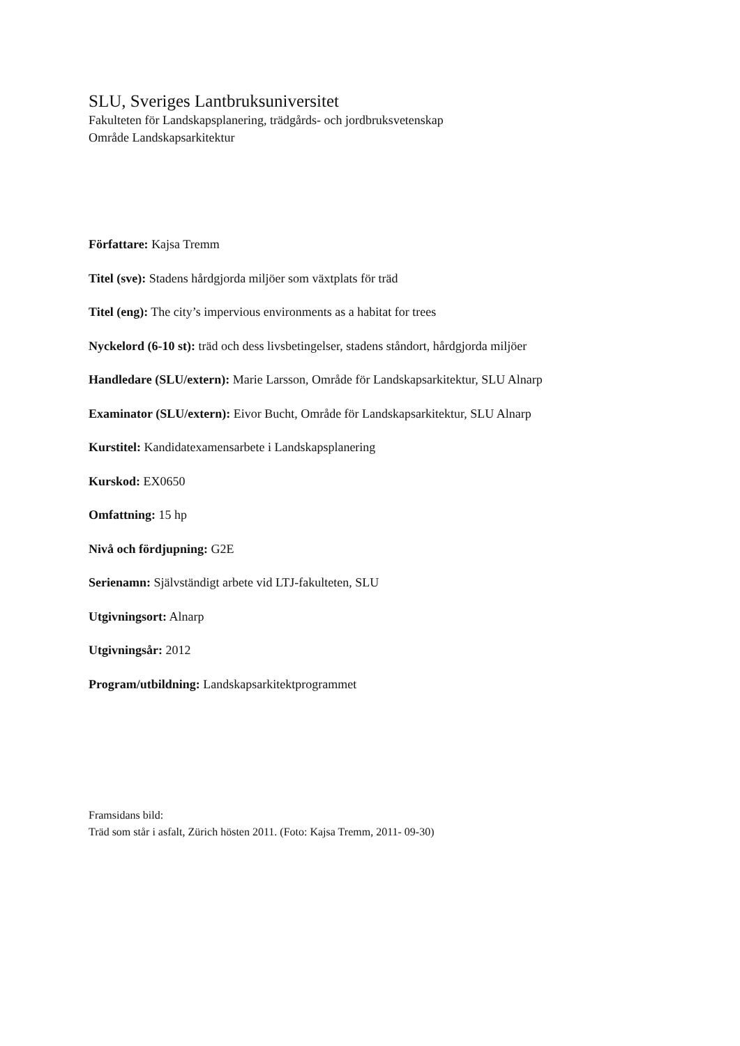SLU, Sveriges Lantbruksuniversitet
Fakulteten för Landskapsplanering, trädgårds- och jordbruksvetenskap
Område Landskapsarkitektur
Författare: Kajsa Tremm
Titel (sve): Stadens hårdgjorda miljöer som växtplats för träd
Titel (eng): The city’s impervious environments as a habitat for trees
Nyckelord (6-10 st): träd och dess livsbetingelser, stadens ståndort, hårdgjorda miljöer
Handledare (SLU/extern): Marie Larsson, Område för Landskapsarkitektur, SLU Alnarp
Examinator (SLU/extern): Eivor Bucht, Område för Landskapsarkitektur, SLU Alnarp
Kurstitel: Kandidatexamensarbete i Landskapsplanering
Kurskod: EX0650
Omfattning: 15 hp
Nivå och fördjupning: G2E
Serienamn: Självständigt arbete vid LTJ-fakulteten, SLU
Utgivningsort: Alnarp
Utgivningsår: 2012
Program/utbildning: Landskapsarkitektprogrammet
Framsidans bild:
Träd som står i asfalt, Zürich hösten 2011. (Foto: Kajsa Tremm, 2011- 09-30)